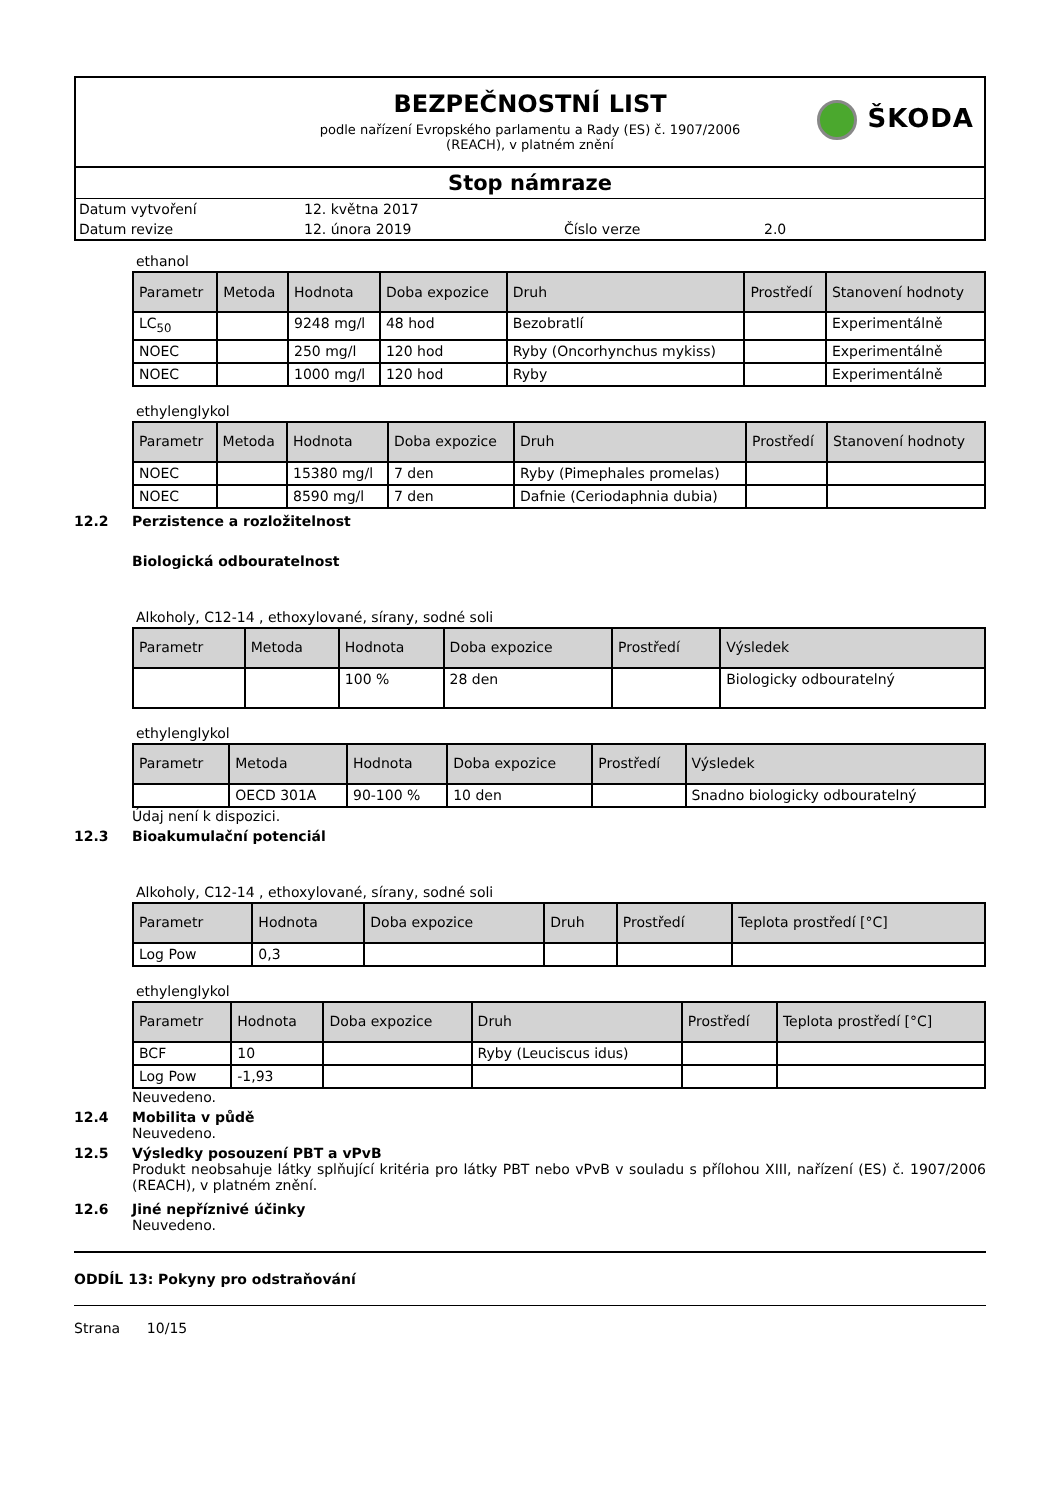BEZPEČNOSTNÍ LIST
podle nařízení Evropského parlamentu a Rady (ES) č. 1907/2006
(REACH), v platném znění
ŠKODA
Stop námraze
Datum vytvoření
12. května 2017
Datum revize
12. února 2019
Číslo verze
2.0
ethanol
| Parametr | Metoda | Hodnota | Doba expozice | Druh | Prostředí | Stanovení hodnoty |
| --- | --- | --- | --- | --- | --- | --- |
| LC<sub>50</sub> | | 9248 mg/l | 48 hod | Bezobratlí | | Experimentálně |
| NOEC | | 250 mg/l | 120 hod | Ryby (Oncorhynchus mykiss) | | Experimentálně |
| NOEC | | 1000 mg/l | 120 hod | Ryby | | Experimentálně |
ethylenglykol
| Parametr | Metoda | Hodnota | Doba expozice | Druh | Prostředí | Stanovení hodnoty |
| --- | --- | --- | --- | --- | --- | --- |
| NOEC | | 15380 mg/l | 7 den | Ryby (Pimephales promelas) | | |
| NOEC | | 8590 mg/l | 7 den | Dafnie (Ceriodaphnia dubia) | | |
12.2 Perzistence a rozložitelnost
Biologická odbouratelnost
Alkoholy, C12-14 , ethoxylované, sírany, sodné soli
| Parametr | Metoda | Hodnota | Doba expozice | Prostředí | Výsledek |
| --- | --- | --- | --- | --- | --- |
| | | 100 % | 28 den | | Biologicky odbouratelný |
ethylenglykol
| Parametr | Metoda | Hodnota | Doba expozice | Prostředí | Výsledek |
| --- | --- | --- | --- | --- | --- |
| | OECD 301A | 90-100 % | 10 den | | Snadno biologicky odbouratelný |
Údaj není k dispozici.
12.3 Bioakumulační potenciál
Alkoholy, C12-14 , ethoxylované, sírany, sodné soli
| Parametr | Hodnota | Doba expozice | Druh | Prostředí | Teplota prostředí [°C] |
| --- | --- | --- | --- | --- | --- |
| Log Pow | 0,3 | | | | |
ethylenglykol
| Parametr | Hodnota | Doba expozice | Druh | Prostředí | Teplota prostředí [°C] |
| --- | --- | --- | --- | --- | --- |
| BCF | 10 | | Ryby (Leuciscus idus) | | |
| Log Pow | -1,93 | | | | |
Neuvedeno.
12.4 Mobilita v půdě
Neuvedeno.
12.5 Výsledky posouzení PBT a vPvB
Produkt neobsahuje látky splňující kritéria pro látky PBT nebo vPvB v souladu s přílohou XIII, nařízení (ES) č. 1907/2006 (REACH), v platném znění.
12.6 Jiné nepříznivé účinky
Neuvedeno.
ODDÍL 13: Pokyny pro odstraňování
Strana 10/15